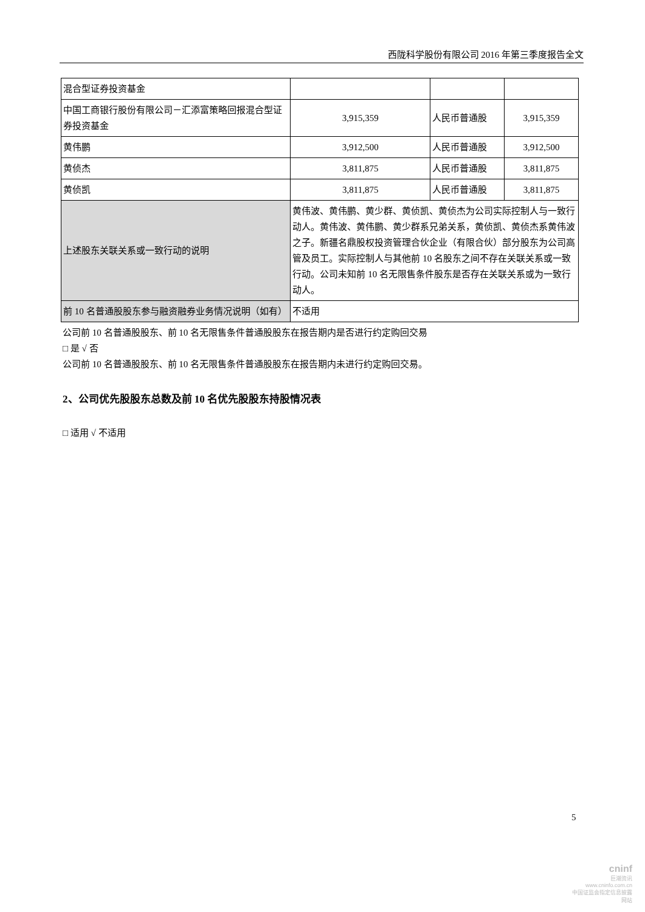西陇科学股份有限公司 2016 年第三季度报告全文
| 混合型证券投资基金 | | | |
| 中国工商银行股份有限公司－汇添富策略回报混合型证券投资基金 | 3,915,359 | 人民币普通股 | 3,915,359 |
| 黄伟鹏 | 3,912,500 | 人民币普通股 | 3,912,500 |
| 黄侦杰 | 3,811,875 | 人民币普通股 | 3,811,875 |
| 黄侦凯 | 3,811,875 | 人民币普通股 | 3,811,875 |
| 上述股东关联关系或一致行动的说明 | 黄伟波、黄伟鹏、黄少群、黄侦凯、黄侦杰为公司实际控制人与一致行动人。黄伟波、黄伟鹏、黄少群系兄弟关系，黄侦凯、黄侦杰系黄伟波之子。新疆名鼎股权投资管理合伙企业（有限合伙）部分股东为公司高管及员工。实际控制人与其他前 10 名股东之间不存在关联关系或一致行动。公司未知前 10 名无限售条件股东是否存在关联关系或为一致行动人。 | | |
| 前 10 名普通股股东参与融资融券业务情况说明（如有） | 不适用 | | |
公司前 10 名普通股股东、前 10 名无限售条件普通股股东在报告期内是否进行约定购回交易
□ 是 √ 否
公司前 10 名普通股股东、前 10 名无限售条件普通股股东在报告期内未进行约定购回交易。
2、公司优先股股东总数及前 10 名优先股股东持股情况表
□ 适用 √ 不适用
5
cninf
巨潮资讯
www.cninfo.com.cn
中国证监会指定信息披露网站